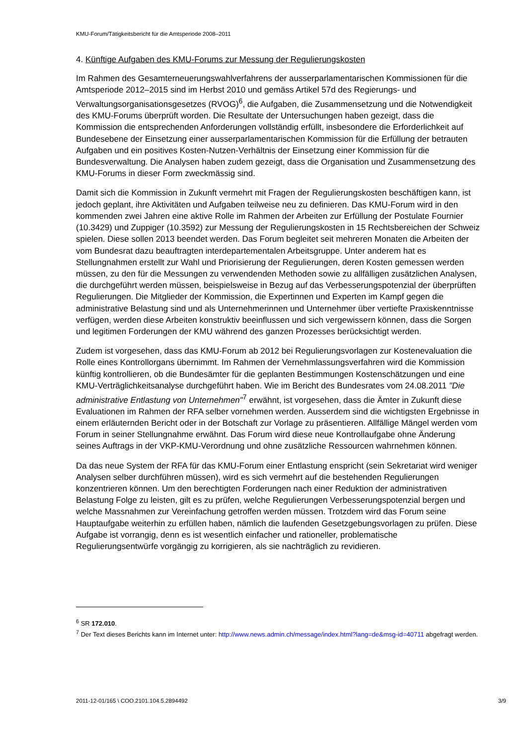KMU-Forum/Tätigkeitsbericht für die Amtsperiode 2008–2011
4. Künftige Aufgaben des KMU-Forums zur Messung der Regulierungskosten
Im Rahmen des Gesamterneuerungswahlverfahrens der ausserparlamentarischen Kommissionen für die Amtsperiode 2012–2015 sind im Herbst 2010 und gemäss Artikel 57d des Regierungs- und Verwaltungsorganisationsgesetzes (RVOG)<sup>6</sup>, die Aufgaben, die Zusammensetzung und die Notwendigkeit des KMU-Forums überprüft worden. Die Resultate der Untersuchungen haben gezeigt, dass die Kommission die entsprechenden Anforderungen vollständig erfüllt, insbesondere die Erforderlichkeit auf Bundesebene der Einsetzung einer ausserparlamentarischen Kommission für die Erfüllung der betrauten Aufgaben und ein positives Kosten-Nutzen-Verhältnis der Einsetzung einer Kommission für die Bundesverwaltung. Die Analysen haben zudem gezeigt, dass die Organisation und Zusammensetzung des KMU-Forums in dieser Form zweckmässig sind.
Damit sich die Kommission in Zukunft vermehrt mit Fragen der Regulierungskosten beschäftigen kann, ist jedoch geplant, ihre Aktivitäten und Aufgaben teilweise neu zu definieren. Das KMU-Forum wird in den kommenden zwei Jahren eine aktive Rolle im Rahmen der Arbeiten zur Erfüllung der Postulate Fournier (10.3429) und Zuppiger (10.3592) zur Messung der Regulierungskosten in 15 Rechtsbereichen der Schweiz spielen. Diese sollen 2013 beendet werden. Das Forum begleitet seit mehreren Monaten die Arbeiten der vom Bundesrat dazu beauftragten interdepartementalen Arbeitsgruppe. Unter anderem hat es Stellungnahmen erstellt zur Wahl und Priorisierung der Regulierungen, deren Kosten gemessen werden müssen, zu den für die Messungen zu verwendenden Methoden sowie zu allfälligen zusätzlichen Analysen, die durchgeführt werden müssen, beispielsweise in Bezug auf das Verbesserungspotenzial der überprüften Regulierungen. Die Mitglieder der Kommission, die Expertinnen und Experten im Kampf gegen die administrative Belastung sind und als Unternehmerinnen und Unternehmer über vertiefte Praxiskenntnisse verfügen, werden diese Arbeiten konstruktiv beeinflussen und sich vergewissern können, dass die Sorgen und legitimen Forderungen der KMU während des ganzen Prozesses berücksichtigt werden.
Zudem ist vorgesehen, dass das KMU-Forum ab 2012 bei Regulierungsvorlagen zur Kostenevaluation die Rolle eines Kontrollorgans übernimmt. Im Rahmen der Vernehmlassungsverfahren wird die Kommission künftig kontrollieren, ob die Bundesämter für die geplanten Bestimmungen Kostenschätzungen und eine KMU-Verträglichkeitsanalyse durchgeführt haben. Wie im Bericht des Bundesrates vom 24.08.2011 "Die administrative Entlastung von Unternehmen"<sup>7</sup> erwähnt, ist vorgesehen, dass die Ämter in Zukunft diese Evaluationen im Rahmen der RFA selber vornehmen werden. Ausserdem sind die wichtigsten Ergebnisse in einem erläuternden Bericht oder in der Botschaft zur Vorlage zu präsentieren. Allfällige Mängel werden vom Forum in seiner Stellungnahme erwähnt. Das Forum wird diese neue Kontrollaufgabe ohne Änderung seines Auftrags in der VKP-KMU-Verordnung und ohne zusätzliche Ressourcen wahrnehmen können.
Da das neue System der RFA für das KMU-Forum einer Entlastung enspricht (sein Sekretariat wird weniger Analysen selber durchführen müssen), wird es sich vermehrt auf die bestehenden Regulierungen konzentrieren können. Um den berechtigten Forderungen nach einer Reduktion der administrativen Belastung Folge zu leisten, gilt es zu prüfen, welche Regulierungen Verbesserungspotenzial bergen und welche Massnahmen zur Vereinfachung getroffen werden müssen. Trotzdem wird das Forum seine Hauptaufgabe weiterhin zu erfüllen haben, nämlich die laufenden Gesetzgebungsvorlagen zu prüfen. Diese Aufgabe ist vorrangig, denn es ist wesentlich einfacher und rationeller, problematische Regulierungsentwürfe vorgängig zu korrigieren, als sie nachträglich zu revidieren.
<sup>6</sup> SR 172.010.
<sup>7</sup> Der Text dieses Berichts kann im Internet unter: http://www.news.admin.ch/message/index.html?lang=de&msg-id=40711 abgefragt werden.
2011-12-01/165 \ COO.2101.104.5.2894492 3/9